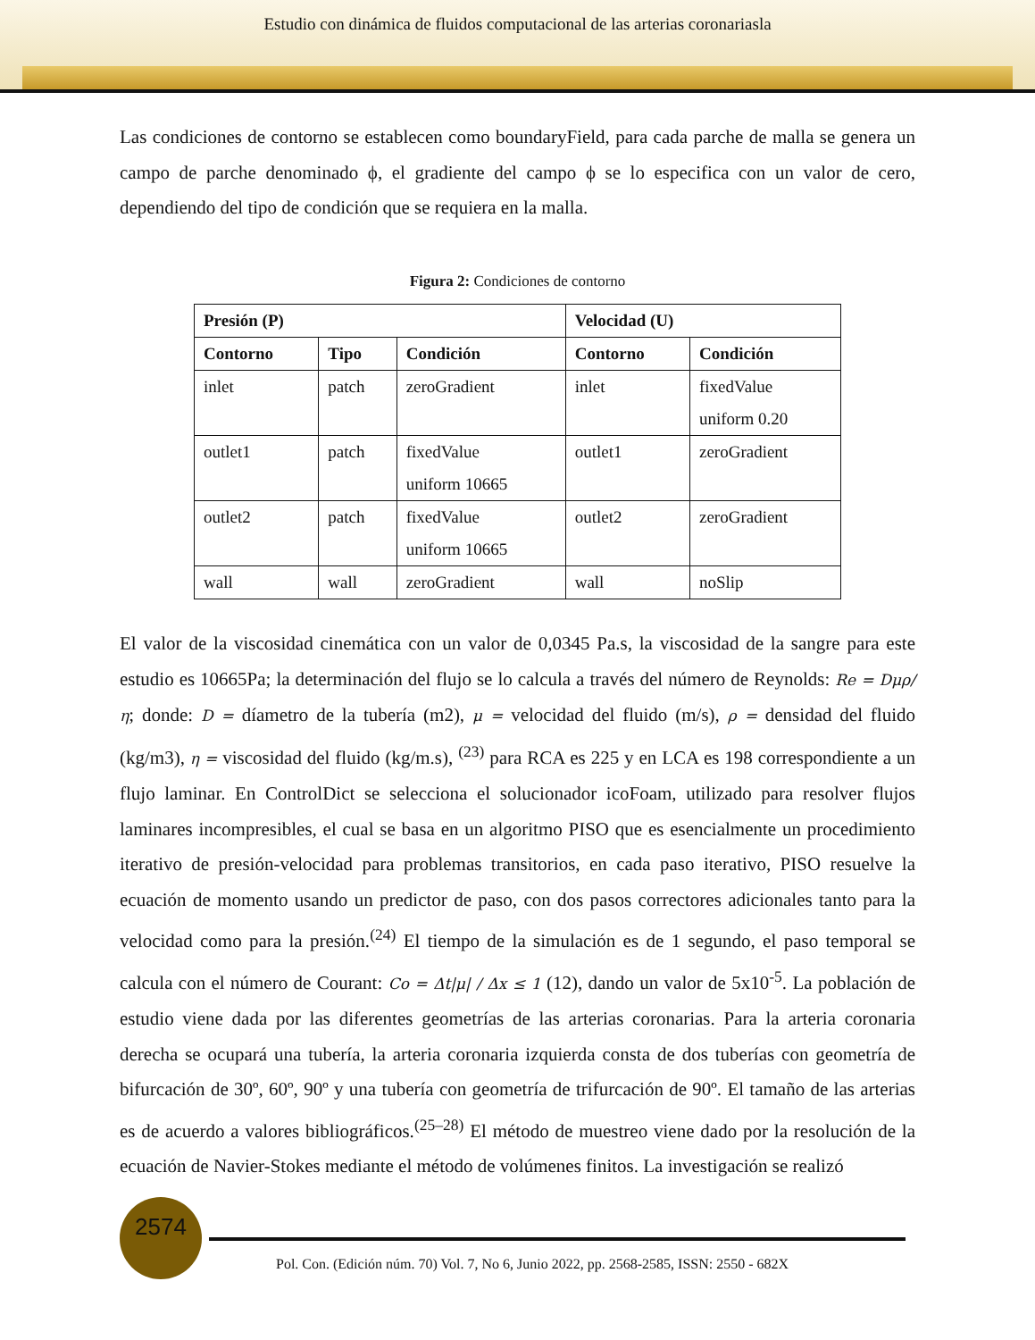Estudio con dinámica de fluidos computacional de las arterias coronariasla
Las condiciones de contorno se establecen como boundaryField, para cada parche de malla se genera un campo de parche denominado ϕ, el gradiente del campo ϕ se lo especifica con un valor de cero, dependiendo del tipo de condición que se requiera en la malla.
Figura 2: Condiciones de contorno
| Presión (P) | | | Velocidad (U) | |
| --- | --- | --- | --- | --- |
| Contorno | Tipo | Condición | Contorno | Condición |
| inlet | patch | zeroGradient | inlet | fixedValue uniform 0.20 |
| outlet1 | patch | fixedValue uniform 10665 | outlet1 | zeroGradient |
| outlet2 | patch | fixedValue uniform 10665 | outlet2 | zeroGradient |
| wall | wall | zeroGradient | wall | noSlip |
El valor de la viscosidad cinemática con un valor de 0,0345 Pa.s, la viscosidad de la sangre para este estudio es 10665Pa; la determinación del flujo se lo calcula a través del número de Reynolds: Re = Dμρ/η; donde: D = díametro de la tubería (m2), μ = velocidad del fluido (m/s), ρ = densidad del fluido (kg/m3), η = viscosidad del fluido (kg/m.s), <sup>(23)</sup> para RCA es 225 y en LCA es 198 correspondiente a un flujo laminar. En ControlDict se selecciona el solucionador icoFoam, utilizado para resolver flujos laminares incompresibles, el cual se basa en un algoritmo PISO que es esencialmente un procedimiento iterativo de presión-velocidad para problemas transitorios, en cada paso iterativo, PISO resuelve la ecuación de momento usando un predictor de paso, con dos pasos correctores adicionales tanto para la velocidad como para la presión.<sup>(24)</sup> El tiempo de la simulación es de 1 segundo, el paso temporal se calcula con el número de Courant: Co = Δt|μ| / Δx ≤ 1 (12), dando un valor de 5x10<sup>-5</sup>. La población de estudio viene dada por las diferentes geometrías de las arterias coronarias. Para la arteria coronaria derecha se ocupará una tubería, la arteria coronaria izquierda consta de dos tuberías con geometría de bifurcación de 30º, 60º, 90º y una tubería con geometría de trifurcación de 90º. El tamaño de las arterias es de acuerdo a valores bibliográficos.<sup>(25–28)</sup> El método de muestreo viene dado por la resolución de la ecuación de Navier-Stokes mediante el método de volúmenes finitos. La investigación se realizó
2574
Pol. Con. (Edición núm. 70) Vol. 7, No 6, Junio 2022, pp. 2568-2585, ISSN: 2550 - 682X